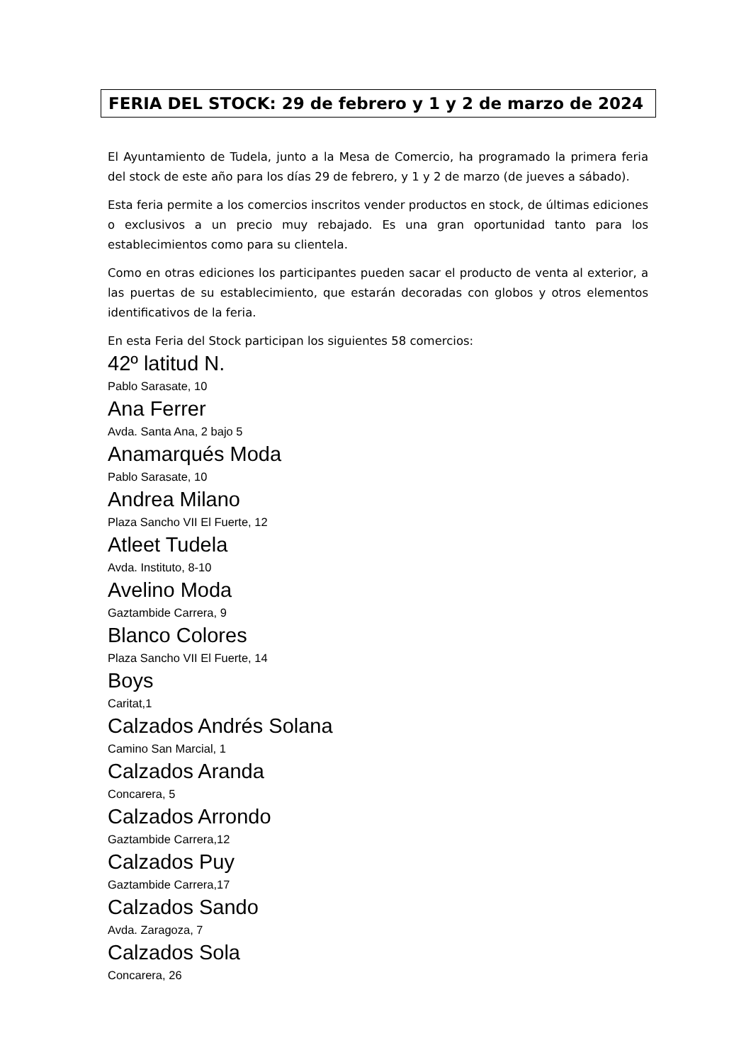FERIA DEL STOCK: 29 de febrero y 1 y 2 de marzo de 2024
El Ayuntamiento de Tudela, junto a la Mesa de Comercio, ha programado la primera feria del stock de este año para los días 29 de febrero, y 1 y 2 de marzo (de jueves a sábado).
Esta feria permite a los comercios inscritos vender productos en stock, de últimas ediciones o exclusivos a un precio muy rebajado. Es una gran oportunidad tanto para los establecimientos como para su clientela.
Como en otras ediciones los participantes pueden sacar el producto de venta al exterior, a las puertas de su establecimiento, que estarán decoradas con globos y otros elementos identificativos de la feria.
En esta Feria del Stock participan los siguientes 58 comercios:
42º latitud N.
Pablo Sarasate, 10
Ana Ferrer
Avda. Santa Ana, 2 bajo 5
Anamarqués Moda
Pablo Sarasate, 10
Andrea Milano
Plaza Sancho VII El Fuerte, 12
Atleet Tudela
Avda. Instituto, 8-10
Avelino Moda
Gaztambide Carrera, 9
Blanco Colores
Plaza Sancho VII El Fuerte, 14
Boys
Caritat,1
Calzados Andrés Solana
Camino San Marcial, 1
Calzados Aranda
Concarera, 5
Calzados Arrondo
Gaztambide Carrera,12
Calzados Puy
Gaztambide Carrera,17
Calzados Sando
Avda. Zaragoza, 7
Calzados Sola
Concarera, 26